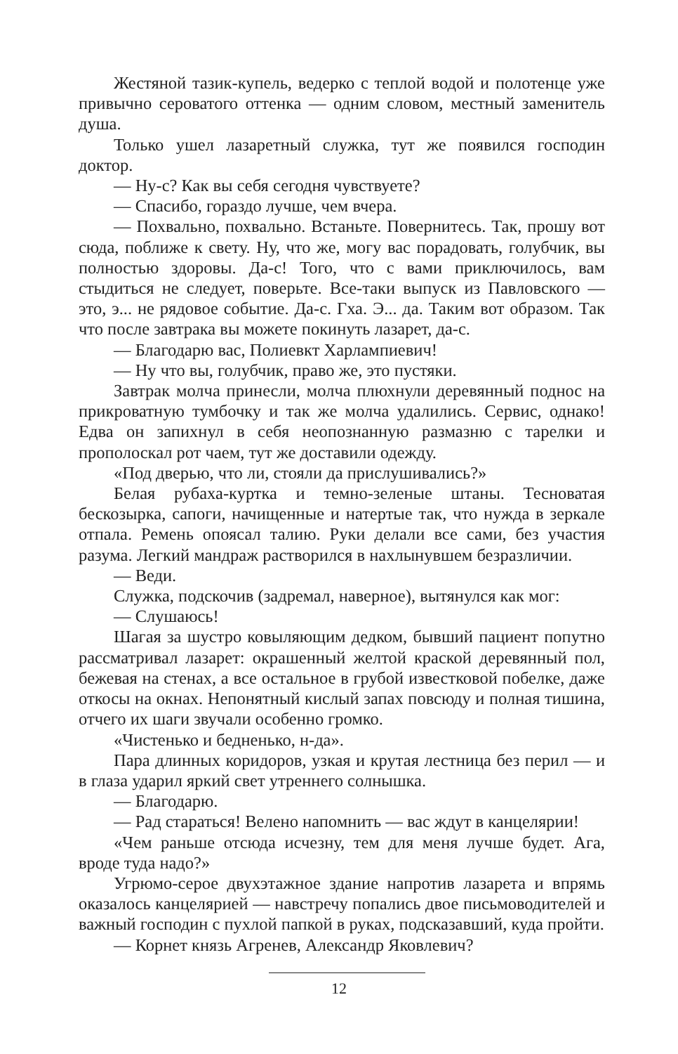Жестяной тазик-купель, ведерко с теплой водой и полотенце уже привычно сероватого оттенка — одним словом, местный заменитель душа.
Только ушел лазаретный служка, тут же появился господин доктор.
— Ну-с? Как вы себя сегодня чувствуете?
— Спасибо, гораздо лучше, чем вчера.
— Похвально, похвально. Встаньте. Повернитесь. Так, прошу вот сюда, поближе к свету. Ну, что же, могу вас порадовать, голубчик, вы полностью здоровы. Да-с! Того, что с вами приключилось, вам стыдиться не следует, поверьте. Все-таки выпуск из Павловского — это, э... не рядовое событие. Да-с. Гха. Э... да. Таким вот образом. Так что после завтрака вы можете покинуть лазарет, да-с.
— Благодарю вас, Полиевкт Харлампиевич!
— Ну что вы, голубчик, право же, это пустяки.
Завтрак молча принесли, молча плюхнули деревянный поднос на прикроватную тумбочку и так же молча удалились. Сервис, однако! Едва он запихнул в себя неопознанную размазню с тарелки и прополоскал рот чаем, тут же доставили одежду.
«Под дверью, что ли, стояли да прислушивались?»
Белая рубаха-куртка и темно-зеленые штаны. Тесноватая бескозырка, сапоги, начищенные и натертые так, что нужда в зеркале отпала. Ремень опоясал талию. Руки делали все сами, без участия разума. Легкий мандраж растворился в нахлынувшем безразличии.
— Веди.
Служка, подскочив (задремал, наверное), вытянулся как мог:
— Слушаюсь!
Шагая за шустро ковыляющим дедком, бывший пациент попутно рассматривал лазарет: окрашенный желтой краской деревянный пол, бежевая на стенах, а все остальное в грубой известковой побелке, даже откосы на окнах. Непонятный кислый запах повсюду и полная тишина, отчего их шаги звучали особенно громко.
«Чистенько и бедненько, н-да».
Пара длинных коридоров, узкая и крутая лестница без перил — и в глаза ударил яркий свет утреннего солнышка.
— Благодарю.
— Рад стараться! Велено напомнить — вас ждут в канцелярии!
«Чем раньше отсюда исчезну, тем для меня лучше будет. Ага, вроде туда надо?»
Угрюмо-серое двухэтажное здание напротив лазарета и впрямь оказалось канцелярией — навстречу попались двое письмоводителей и важный господин с пухлой папкой в руках, подсказавший, куда пройти.
— Корнет князь Агренев, Александр Яковлевич?
12